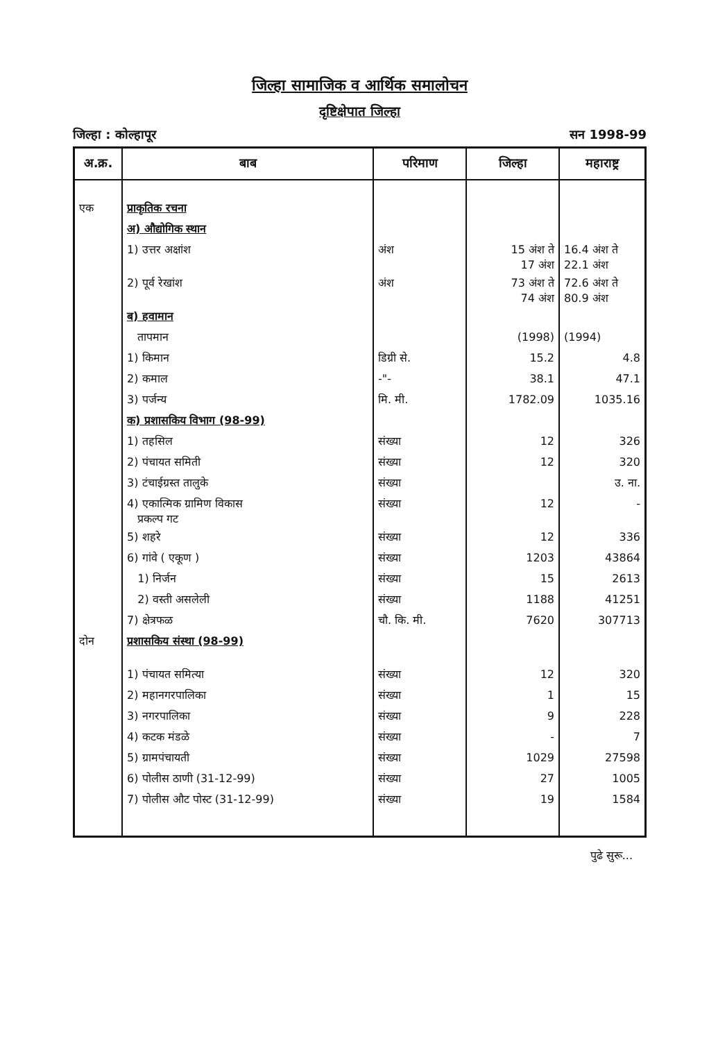जिल्हा सामाजिक व आर्थिक समालोचन
दृष्टिक्षेपात जिल्हा
जिल्हा : कोल्हापूर सन 1998-99
| अ.क्र. | बाब | परिमाण | जिल्हा | महाराष्ट्र |
| --- | --- | --- | --- | --- |
| एक | प्राकृतिक रचना | | | |
| | अ) औद्योगिक स्थान | | | |
| | 1) उत्तर अक्षांश | अंश | 15 अंश ते 17 अंश | 16.4 अंश ते 22.1 अंश |
| | 2) पूर्व रेखांश | अंश | 73 अंश ते 74 अंश | 72.6 अंश ते 80.9 अंश |
| | ब) हवामान | | | |
| | तापमान | | (1998) | (1994) |
| | 1) किमान | डिग्री से. | 15.2 | 4.8 |
| | 2) कमाल | -"- | 38.1 | 47.1 |
| | 3) पर्जन्य | मि. मी. | 1782.09 | 1035.16 |
| | क) प्रशासकिय विभाग (98-99) | | | |
| | 1) तहसिल | संख्या | 12 | 326 |
| | 2) पंचायत समिती | संख्या | 12 | 320 |
| | 3) टंचाईग्रस्त तालुके | संख्या | | उ. ना. |
| | 4) एकात्मिक ग्रामिण विकास प्रकल्प गट | संख्या | 12 | - |
| | 5) शहरे | संख्या | 12 | 336 |
| | 6) गांवे ( एकूण ) | संख्या | 1203 | 43864 |
| | 1) निर्जन | संख्या | 15 | 2613 |
| | 2) वस्ती असलेली | संख्या | 1188 | 41251 |
| | 7) क्षेत्रफळ | चौ. कि. मी. | 7620 | 307713 |
| दोन | प्रशासकिय संस्था (98-99) | | | |
| | 1) पंचायत समित्या | संख्या | 12 | 320 |
| | 2) महानगरपालिका | संख्या | 1 | 15 |
| | 3) नगरपालिका | संख्या | 9 | 228 |
| | 4) कटक मंडळे | संख्या | - | 7 |
| | 5) ग्रामपंचायती | संख्या | 1029 | 27598 |
| | 6) पोलीस ठाणी (31-12-99) | संख्या | 27 | 1005 |
| | 7) पोलीस औट पोस्ट (31-12-99) | संख्या | 19 | 1584 |
पुढे सुरू...